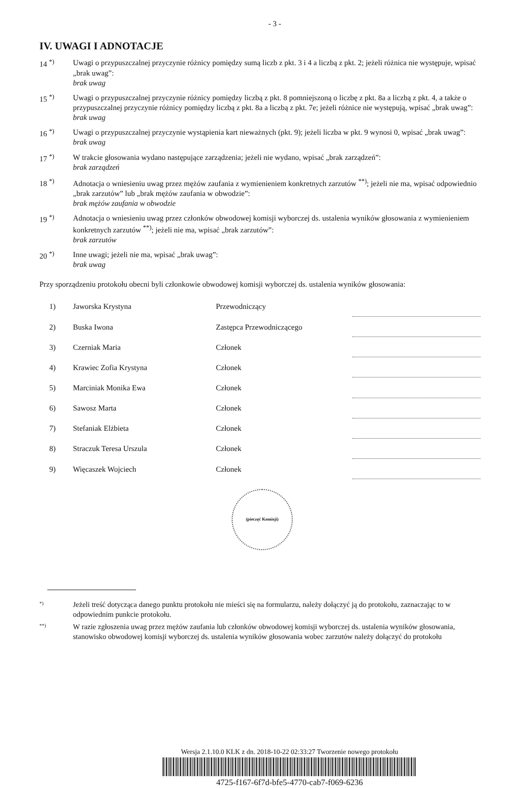- 3 -
IV. UWAGI I ADNOTACJE
14 <sup>*)</sup> Uwagi o przypuszczalnej przyczynie różnicy pomiędzy sumą liczb z pkt. 3 i 4 a liczbą z pkt. 2; jeżeli różnica nie występuje, wpisać „brak uwag”:
brak uwag
15 <sup>*)</sup> Uwagi o przypuszczalnej przyczynie różnicy pomiędzy liczbą z pkt. 8 pomniejszoną o liczbę z pkt. 8a a liczbą z pkt. 4, a także o przypuszczalnej przyczynie różnicy pomiędzy liczbą z pkt. 8a a liczbą z pkt. 7e; jeżeli różnice nie występują, wpisać „brak uwag”:
brak uwag
16 <sup>*)</sup> Uwagi o przypuszczalnej przyczynie wystąpienia kart nieważnych (pkt. 9); jeżeli liczba w pkt. 9 wynosi 0, wpisać „brak uwag”:
brak uwag
17 <sup>*)</sup> W trakcie głosowania wydano następujące zarządzenia; jeżeli nie wydano, wpisać „brak zarządzeń”:
brak zarządzeń
18 <sup>*)</sup> Adnotacja o wniesieniu uwag przez mężów zaufania z wymienieniem konkretnych zarzutów <sup>**)</sup>; jeżeli nie ma, wpisać odpowiednio „brak zarzutów” lub „brak mężów zaufania w obwodzie”:
brak mężów zaufania w obwodzie
19 <sup>*)</sup> Adnotacja o wniesieniu uwag przez członków obwodowej komisji wyborczej ds. ustalenia wyników głosowania z wymienieniem konkretnych zarzutów <sup>**)</sup>; jeżeli nie ma, wpisać „brak zarzutów”:
brak zarzutów
20 <sup>*)</sup> Inne uwagi; jeżeli nie ma, wpisać „brak uwag”:
brak uwag
Przy sporządzeniu protokołu obecni byli członkowie obwodowej komisji wyborczej ds. ustalenia wyników głosowania:
| | 1) | Jaworska Krystyna | Przewodniczący | |
| | 2) | Buska Iwona | Zastępca Przewodniczącego | |
| | 3) | Czerniak Maria | Członek | |
| | 4) | Krawiec Zofia Krystyna | Członek | |
| | 5) | Marciniak Monika Ewa | Członek | |
| | 6) | Sawosz Marta | Członek | |
| | 7) | Stefaniak Elżbieta | Członek | |
| | 8) | Straczuk Teresa Urszula | Członek | |
| | 9) | Więcaszek Wojciech | Członek | |
(pieczęć Komisji)
*)
Jeżeli treść dotycząca danego punktu protokołu nie mieści się na formularzu, należy dołączyć ją do protokołu, zaznaczając to w odpowiednim punkcie protokołu.
**)
W razie zgłoszenia uwag przez mężów zaufania lub członków obwodowej komisji wyborczej ds. ustalenia wyników głosowania, stanowisko obwodowej komisji wyborczej ds. ustalenia wyników głosowania wobec zarzutów należy dołączyć do protokołu
Wersja 2.1.10.0 KLK z dn. 2018-10-22 02:33:27 Tworzenie nowego protokołu
4725-f167-6f7d-bfe5-4770-cab7-f069-6236